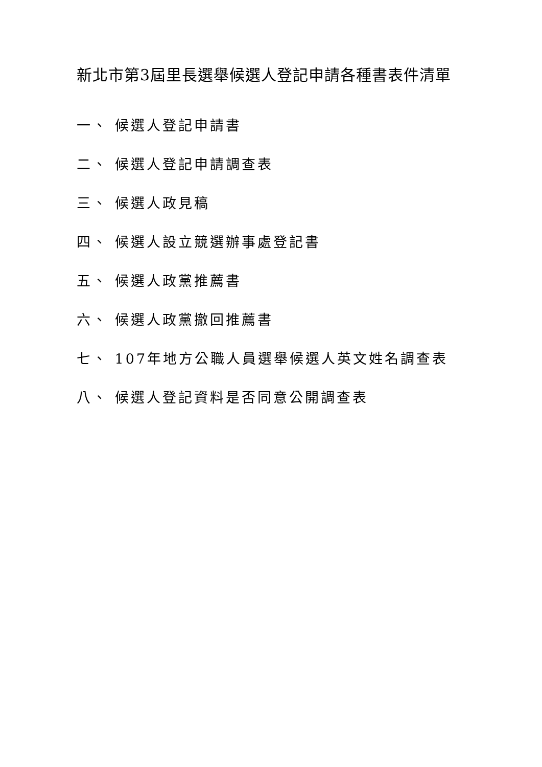新北市第3屆里長選舉候選人登記申請各種書表件清單
一、 候選人登記申請書
二、 候選人登記申請調查表
三、 候選人政見稿
四、 候選人設立競選辦事處登記書
五、 候選人政黨推薦書
六、 候選人政黨撤回推薦書
七、 107年地方公職人員選舉候選人英文姓名調查表
八、 候選人登記資料是否同意公開調查表